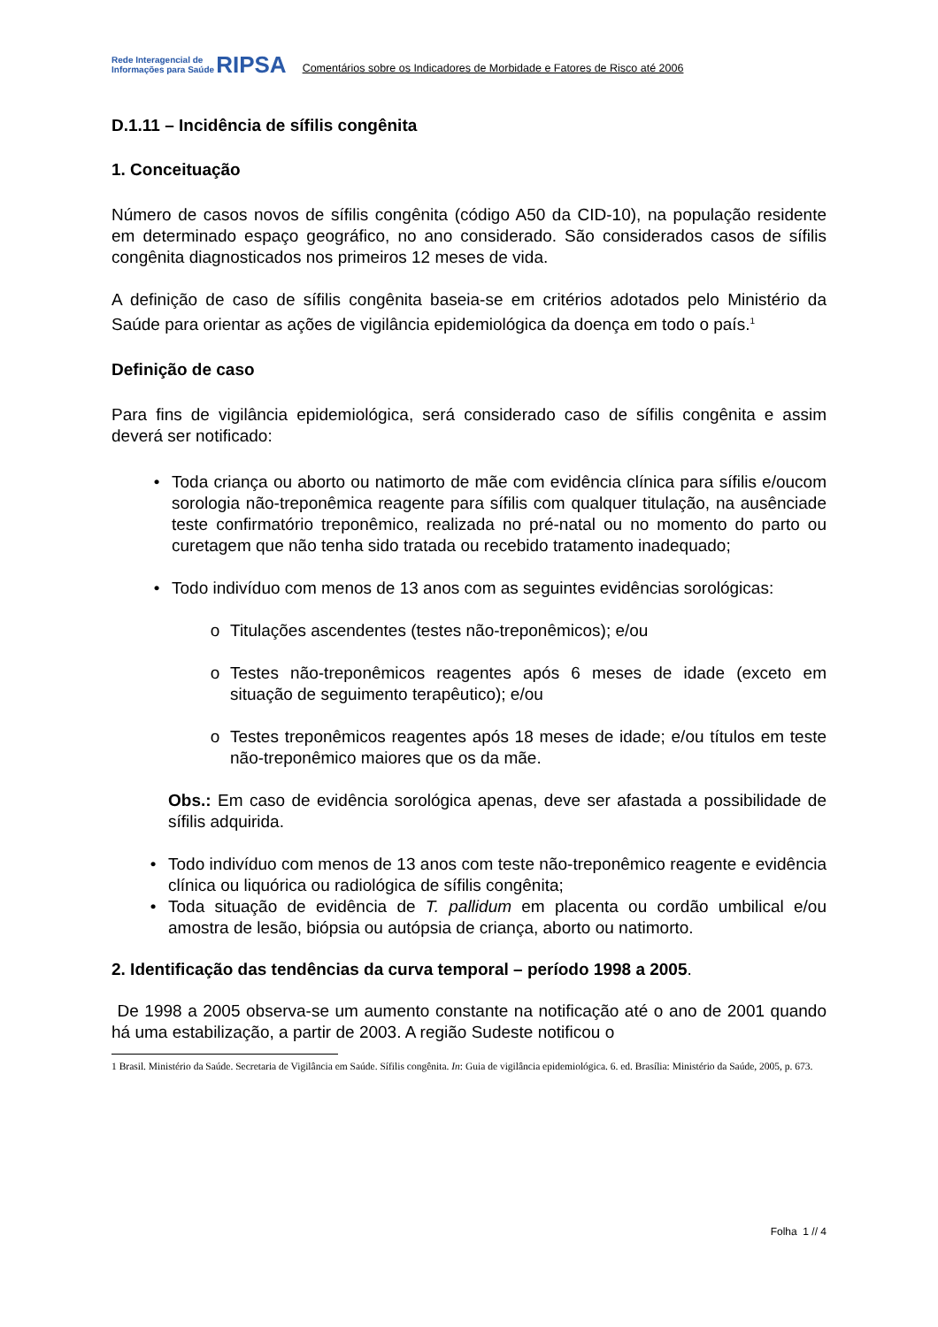Rede Interagencial de
Informações para Saúde
RIPSA
Comentários sobre os Indicadores de Morbidade e Fatores de Risco até 2006
D.1.11 – Incidência de sífilis congênita
1. Conceituação
Número de casos novos de sífilis congênita (código A50 da CID-10), na população residente em determinado espaço geográfico, no ano considerado. São considerados casos de sífilis congênita diagnosticados nos primeiros 12 meses de vida.
A definição de caso de sífilis congênita baseia-se em critérios adotados pelo Ministério da Saúde para orientar as ações de vigilância epidemiológica da doença em todo o país.<sup>1</sup>
Definição de caso
Para fins de vigilância epidemiológica, será considerado caso de sífilis congênita e assim deverá ser notificado:
• Toda criança ou aborto ou natimorto de mãe com evidência clínica para sífilis e/oucom sorologia não-treponêmica reagente para sífilis com qualquer titulação, na ausênciade teste confirmatório treponêmico, realizada no pré-natal ou no momento do parto ou curetagem que não tenha sido tratada ou recebido tratamento inadequado;
• Todo indivíduo com menos de 13 anos com as seguintes evidências sorológicas:
o Titulações ascendentes (testes não-treponêmicos); e/ou
o Testes não-treponêmicos reagentes após 6 meses de idade (exceto em situação de seguimento terapêutico); e/ou
o Testes treponêmicos reagentes após 18 meses de idade; e/ou títulos em teste não-treponêmico maiores que os da mãe.
Obs.: Em caso de evidência sorológica apenas, deve ser afastada a possibilidade de sífilis adquirida.
• Todo indivíduo com menos de 13 anos com teste não-treponêmico reagente e evidência clínica ou liquórica ou radiológica de sífilis congênita;
• Toda situação de evidência de T. pallidum em placenta ou cordão umbilical e/ou amostra de lesão, biópsia ou autópsia de criança, aborto ou natimorto.
2. Identificação das tendências da curva temporal – período 1998 a 2005.
De 1998 a 2005 observa-se um aumento constante na notificação até o ano de 2001 quando há uma estabilização, a partir de 2003. A região Sudeste notificou o
1 Brasil. Ministério da Saúde. Secretaria de Vigilância em Saúde. Sífilis congênita. In: Guia de vigilância epidemiológica. 6. ed. Brasília: Ministério da Saúde, 2005, p. 673.
Folha 1 // 4